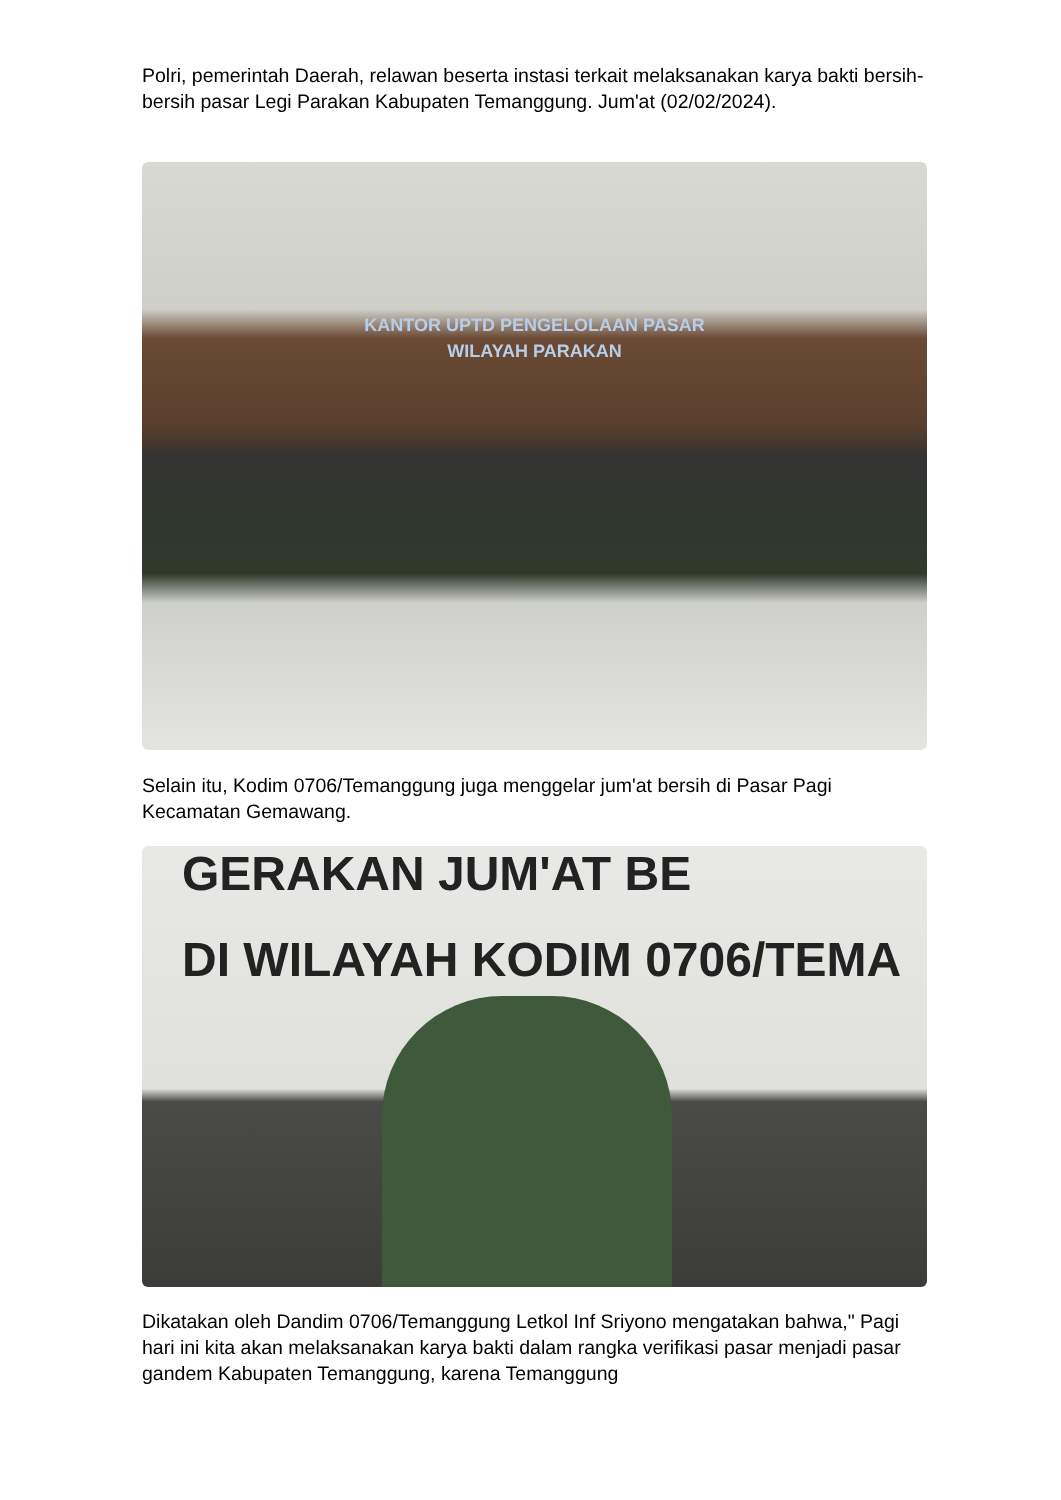Polri, pemerintah Daerah, relawan beserta instasi terkait melaksanakan karya bakti bersih-bersih pasar Legi Parakan Kabupaten Temanggung. Jum'at (02/02/2024).
KANTOR UPTD PENGELOLAAN PASAR
WILAYAH PARAKAN
Selain itu, Kodim 0706/Temanggung juga menggelar jum'at bersih di Pasar Pagi Kecamatan Gemawang.
GERAKAN JUM'AT BE
DI WILAYAH KODIM 0706/TEMA
Dikatakan oleh Dandim 0706/Temanggung Letkol Inf Sriyono mengatakan bahwa," Pagi hari ini kita akan melaksanakan karya bakti dalam rangka verifikasi pasar menjadi pasar gandem Kabupaten Temanggung, karena Temanggung